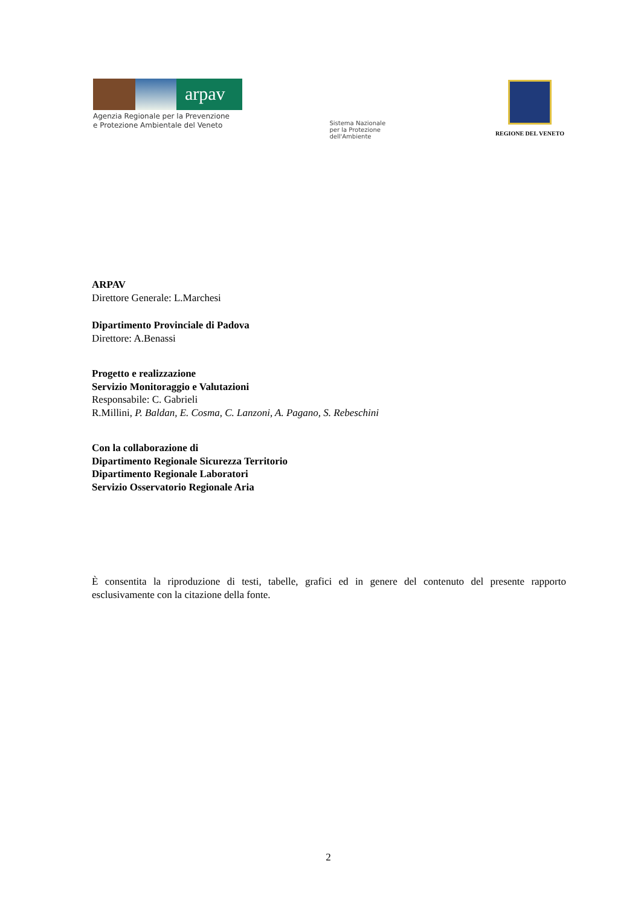arpav
Agenzia Regionale per la Prevenzione
e Protezione Ambientale del Veneto
Sistema Nazionale
per la Protezione
dell'Ambiente
REGIONE DEL VENETO
ARPAV
Direttore Generale: L.Marchesi
Dipartimento Provinciale di Padova
Direttore: A.Benassi
Progetto e realizzazione
Servizio Monitoraggio e Valutazioni
Responsabile: C. Gabrieli
R.Millini, P. Baldan, E. Cosma, C. Lanzoni, A. Pagano, S. Rebeschini
Con la collaborazione di
Dipartimento Regionale Sicurezza Territorio
Dipartimento Regionale Laboratori
Servizio Osservatorio Regionale Aria
È consentita la riproduzione di testi, tabelle, grafici ed in genere del contenuto del presente rapporto esclusivamente con la citazione della fonte.
2